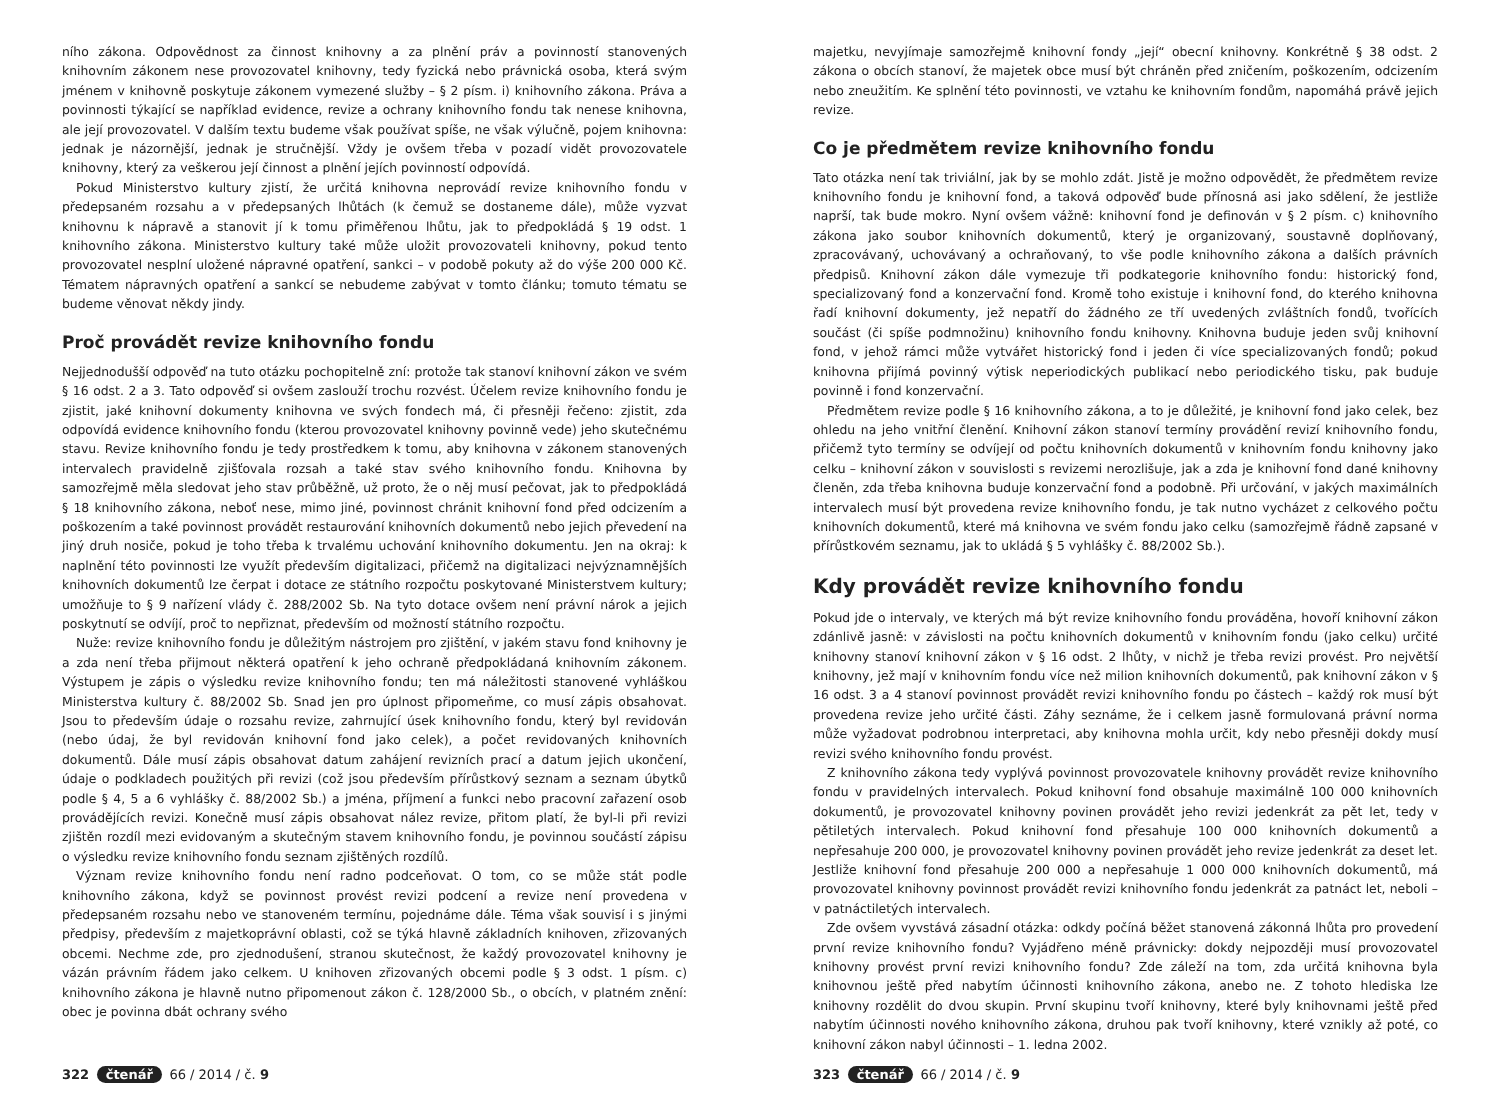ního zákona. Odpovědnost za činnost knihovny a za plnění práv a povinností stanovených knihovním zákonem nese provozovatel knihovny, tedy fyzická nebo právnická osoba, která svým jménem v knihovně poskytuje zákonem vymezené služby – § 2 písm. i) knihovního zákona. Práva a povinnosti týkající se například evidence, revize a ochrany knihovního fondu tak nenese knihovna, ale její provozovatel. V dalším textu budeme však používat spíše, ne však výlučně, pojem knihovna: jednak je názornější, jednak je stručnější. Vždy je ovšem třeba v pozadí vidět provozovatele knihovny, který za veškerou její činnost a plnění jejích povinností odpovídá.
Pokud Ministerstvo kultury zjistí, že určitá knihovna neprovádí revize knihovního fondu v předepsaném rozsahu a v předepsaných lhůtách (k čemuž se dostaneme dále), může vyzvat knihovnu k nápravě a stanovit jí k tomu přiměřenou lhůtu, jak to předpokládá § 19 odst. 1 knihovního zákona. Ministerstvo kultury také může uložit provozovateli knihovny, pokud tento provozovatel nesplní uložené nápravné opatření, sankci – v podobě pokuty až do výše 200 000 Kč. Tématem nápravných opatření a sankcí se nebudeme zabývat v tomto článku; tomuto tématu se budeme věnovat někdy jindy.
Proč provádět revize knihovního fondu
Nejjednodušší odpověď na tuto otázku pochopitelně zní: protože tak stanoví knihovní zákon ve svém § 16 odst. 2 a 3. Tato odpověď si ovšem zaslouží trochu rozvést. Účelem revize knihovního fondu je zjistit, jaké knihovní dokumenty knihovna ve svých fondech má, či přesněji řečeno: zjistit, zda odpovídá evidence knihovního fondu (kterou provozovatel knihovny povinně vede) jeho skutečnému stavu. Revize knihovního fondu je tedy prostředkem k tomu, aby knihovna v zákonem stanovených intervalech pravidelně zjišťovala rozsah a také stav svého knihovního fondu. Knihovna by samozřejmě měla sledovat jeho stav průběžně, už proto, že o něj musí pečovat, jak to předpokládá § 18 knihovního zákona, neboť nese, mimo jiné, povinnost chránit knihovní fond před odcizením a poškozením a také povinnost provádět restaurování knihovních dokumentů nebo jejich převedení na jiný druh nosiče, pokud je toho třeba k trvalému uchování knihovního dokumentu. Jen na okraj: k naplnění této povinnosti lze využít především digitalizaci, přičemž na digitalizaci nejvýznamnějších knihovních dokumentů lze čerpat i dotace ze státního rozpočtu poskytované Ministerstvem kultury; umožňuje to § 9 nařízení vlády č. 288/2002 Sb. Na tyto dotace ovšem není právní nárok a jejich poskytnutí se odvíjí, proč to nepřiznat, především od možností státního rozpočtu.
Nuže: revize knihovního fondu je důležitým nástrojem pro zjištění, v jakém stavu fond knihovny je a zda není třeba přijmout některá opatření k jeho ochraně předpokládaná knihovním zákonem. Výstupem je zápis o výsledku revize knihovního fondu; ten má náležitosti stanovené vyhláškou Ministerstva kultury č. 88/2002 Sb. Snad jen pro úplnost připomeňme, co musí zápis obsahovat. Jsou to především údaje o rozsahu revize, zahrnující úsek knihovního fondu, který byl revidován (nebo údaj, že byl revidován knihovní fond jako celek), a počet revidovaných knihovních dokumentů. Dále musí zápis obsahovat datum zahájení revizních prací a datum jejich ukončení, údaje o podkladech použitých při revizi (což jsou především přírůstkový seznam a seznam úbytků podle § 4, 5 a 6 vyhlášky č. 88/2002 Sb.) a jména, příjmení a funkci nebo pracovní zařazení osob provádějících revizi. Konečně musí zápis obsahovat nález revize, přitom platí, že byl-li při revizi zjištěn rozdíl mezi evidovaným a skutečným stavem knihovního fondu, je povinnou součástí zápisu o výsledku revize knihovního fondu seznam zjištěných rozdílů.
Význam revize knihovního fondu není radno podceňovat. O tom, co se může stát podle knihovního zákona, když se povinnost provést revizi podcení a revize není provedena v předepsaném rozsahu nebo ve stanoveném termínu, pojednáme dále. Téma však souvisí i s jinými předpisy, především z majetkoprávní oblasti, což se týká hlavně základních knihoven, zřizovaných obcemi. Nechme zde, pro zjednodušení, stranou skutečnost, že každý provozovatel knihovny je vázán právním řádem jako celkem. U knihoven zřizovaných obcemi podle § 3 odst. 1 písm. c) knihovního zákona je hlavně nutno připomenout zákon č. 128/2000 Sb., o obcích, v platném znění: obec je povinna dbát ochrany svého
322 čtenář 66 / 2014 / č. 9
majetku, nevyjímaje samozřejmě knihovní fondy „její“ obecní knihovny. Konkrétně § 38 odst. 2 zákona o obcích stanoví, že majetek obce musí být chráněn před zničením, poškozením, odcizením nebo zneužitím. Ke splnění této povinnosti, ve vztahu ke knihovním fondům, napomáhá právě jejich revize.
Co je předmětem revize knihovního fondu
Tato otázka není tak triviální, jak by se mohlo zdát. Jistě je možno odpovědět, že předmětem revize knihovního fondu je knihovní fond, a taková odpověď bude přínosná asi jako sdělení, že jestliže naprší, tak bude mokro. Nyní ovšem vážně: knihovní fond je definován v § 2 písm. c) knihovního zákona jako soubor knihovních dokumentů, který je organizovaný, soustavně doplňovaný, zpracovávaný, uchovávaný a ochraňovaný, to vše podle knihovního zákona a dalších právních předpisů. Knihovní zákon dále vymezuje tři podkategorie knihovního fondu: historický fond, specializovaný fond a konzervační fond. Kromě toho existuje i knihovní fond, do kterého knihovna řadí knihovní dokumenty, jež nepatří do žádného ze tří uvedených zvláštních fondů, tvořících součást (či spíše podmnožinu) knihovního fondu knihovny. Knihovna buduje jeden svůj knihovní fond, v jehož rámci může vytvářet historický fond i jeden či více specializovaných fondů; pokud knihovna přijímá povinný výtisk neperiodických publikací nebo periodického tisku, pak buduje povinně i fond konzervační.
Předmětem revize podle § 16 knihovního zákona, a to je důležité, je knihovní fond jako celek, bez ohledu na jeho vnitřní členění. Knihovní zákon stanoví termíny provádění revizí knihovního fondu, přičemž tyto termíny se odvíjejí od počtu knihovních dokumentů v knihovním fondu knihovny jako celku – knihovní zákon v souvislosti s revizemi nerozlišuje, jak a zda je knihovní fond dané knihovny členěn, zda třeba knihovna buduje konzervační fond a podobně. Při určování, v jakých maximálních intervalech musí být provedena revize knihovního fondu, je tak nutno vycházet z celkového počtu knihovních dokumentů, které má knihovna ve svém fondu jako celku (samozřejmě řádně zapsané v přírůstkovém seznamu, jak to ukládá § 5 vyhlášky č. 88/2002 Sb.).
Kdy provádět revize knihovního fondu
Pokud jde o intervaly, ve kterých má být revize knihovního fondu prováděna, hovoří knihovní zákon zdánlivě jasně: v závislosti na počtu knihovních dokumentů v knihovním fondu (jako celku) určité knihovny stanoví knihovní zákon v § 16 odst. 2 lhůty, v nichž je třeba revizi provést. Pro největší knihovny, jež mají v knihovním fondu více než milion knihovních dokumentů, pak knihovní zákon v § 16 odst. 3 a 4 stanoví povinnost provádět revizi knihovního fondu po částech – každý rok musí být provedena revize jeho určité části. Záhy seznáme, že i celkem jasně formulovaná právní norma může vyžadovat podrobnou interpretaci, aby knihovna mohla určit, kdy nebo přesněji dokdy musí revizi svého knihovního fondu provést.
Z knihovního zákona tedy vyplývá povinnost provozovatele knihovny provádět revize knihovního fondu v pravidelných intervalech. Pokud knihovní fond obsahuje maximálně 100 000 knihovních dokumentů, je provozovatel knihovny povinen provádět jeho revizi jedenkrát za pět let, tedy v pětiletých intervalech. Pokud knihovní fond přesahuje 100 000 knihovních dokumentů a nepřesahuje 200 000, je provozovatel knihovny povinen provádět jeho revize jedenkrát za deset let. Jestliže knihovní fond přesahuje 200 000 a nepřesahuje 1 000 000 knihovních dokumentů, má provozovatel knihovny povinnost provádět revizi knihovního fondu jedenkrát za patnáct let, neboli – v patnáctiletých intervalech.
Zde ovšem vyvstává zásadní otázka: odkdy počíná běžet stanovená zákonná lhůta pro provedení první revize knihovního fondu? Vyjádřeno méně právnicky: dokdy nejpozději musí provozovatel knihovny provést první revizi knihovního fondu? Zde záleží na tom, zda určitá knihovna byla knihovnou ještě před nabytím účinnosti knihovního zákona, anebo ne. Z tohoto hlediska lze knihovny rozdělit do dvou skupin. První skupinu tvoří knihovny, které byly knihovnami ještě před nabytím účinnosti nového knihovního zákona, druhou pak tvoří knihovny, které vznikly až poté, co knihovní zákon nabyl účinnosti – 1. ledna 2002.
323 čtenář 66 / 2014 / č. 9